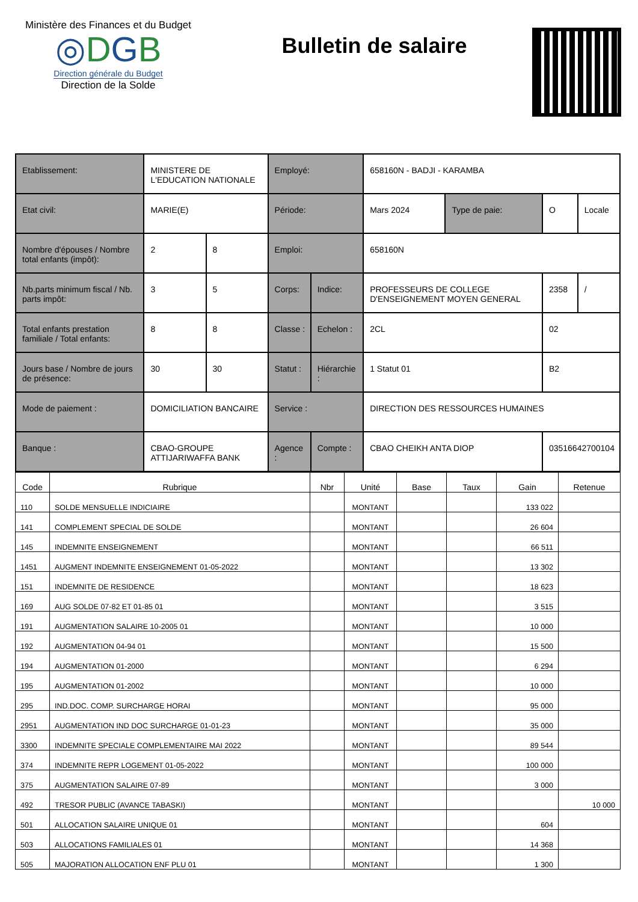Ministère des Finances et du Budget
◎DGB
Direction générale du Budget
Direction de la Solde
Bulletin de salaire
| Etablissement: | MINISTERE DE L'EDUCATION NATIONALE | | Employé: | | 658160N - BADJI - KARAMBA | | | |
| Etat civil: | MARIE(E) | | Période: | | Mars 2024 | Type de paie: | O | Locale |
| Nombre d'épouses / Nombre total enfants (impôt): | 2 | 8 | Emploi: | | 658160N | | | |
| Nb.parts minimum fiscal / Nb. parts impôt: | 3 | 5 | Corps: | Indice: | PROFESSEURS DE COLLEGE D'ENSEIGNEMENT MOYEN GENERAL | | 2358 | / |
| Total enfants prestation familiale / Total enfants: | 8 | 8 | Classe : | Echelon : | 2CL | | 02 | |
| Jours base / Nombre de jours de présence: | 30 | 30 | Statut : | Hiérarchie : | 1 Statut 01 | | B2 | |
| Mode de paiement : | DOMICILIATION BANCAIRE | | Service : | | DIRECTION DES RESSOURCES HUMAINES | | | |
| Banque : | CBAO-GROUPE ATTIJARIWAFFA BANK | | Agence : | Compte : | CBAO CHEIKH ANTA DIOP | | 03516642700104 | |
| Code | Rubrique | Nbr | Unité | Base | Taux | Gain | Retenue |
| --- | --- | --- | --- | --- | --- | --- | --- |
| 110 | SOLDE MENSUELLE INDICIAIRE | | MONTANT | | | 133 022 | |
| 141 | COMPLEMENT SPECIAL DE SOLDE | | MONTANT | | | 26 604 | |
| 145 | INDEMNITE ENSEIGNEMENT | | MONTANT | | | 66 511 | |
| 1451 | AUGMENT INDEMNITE ENSEIGNEMENT 01-05-2022 | | MONTANT | | | 13 302 | |
| 151 | INDEMNITE DE RESIDENCE | | MONTANT | | | 18 623 | |
| 169 | AUG SOLDE 07-82 ET 01-85 01 | | MONTANT | | | 3 515 | |
| 191 | AUGMENTATION SALAIRE 10-2005 01 | | MONTANT | | | 10 000 | |
| 192 | AUGMENTATION 04-94 01 | | MONTANT | | | 15 500 | |
| 194 | AUGMENTATION 01-2000 | | MONTANT | | | 6 294 | |
| 195 | AUGMENTATION 01-2002 | | MONTANT | | | 10 000 | |
| 295 | IND.DOC. COMP. SURCHARGE HORAI | | MONTANT | | | 95 000 | |
| 2951 | AUGMENTATION IND DOC SURCHARGE 01-01-23 | | MONTANT | | | 35 000 | |
| 3300 | INDEMNITE SPECIALE COMPLEMENTAIRE MAI 2022 | | MONTANT | | | 89 544 | |
| 374 | INDEMNITE REPR LOGEMENT 01-05-2022 | | MONTANT | | | 100 000 | |
| 375 | AUGMENTATION SALAIRE 07-89 | | MONTANT | | | 3 000 | |
| 492 | TRESOR PUBLIC (AVANCE TABASKI) | | MONTANT | | | | 10 000 |
| 501 | ALLOCATION SALAIRE UNIQUE 01 | | MONTANT | | | 604 | |
| 503 | ALLOCATIONS FAMILIALES 01 | | MONTANT | | | 14 368 | |
| 505 | MAJORATION ALLOCATION ENF PLU 01 | | MONTANT | | | 1 300 | |